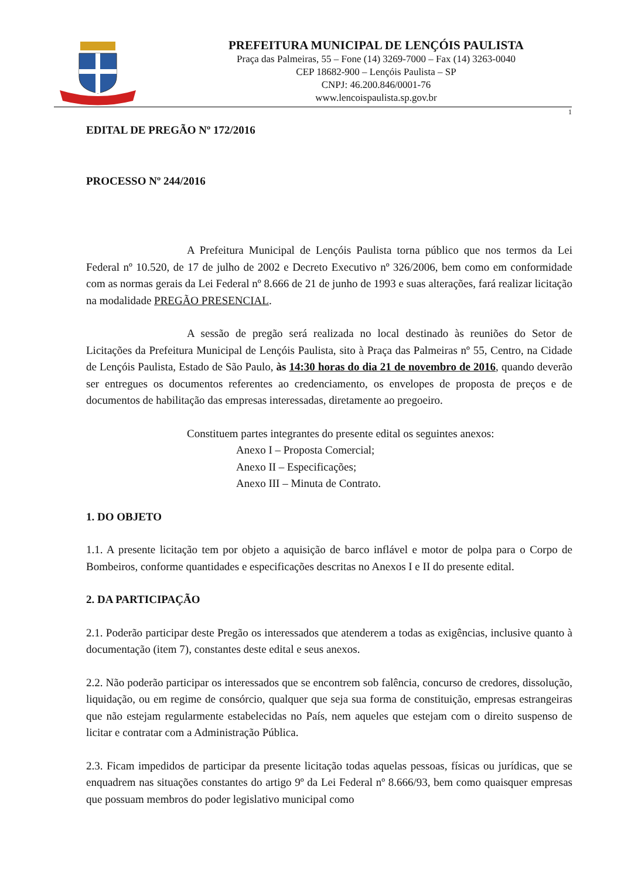PREFEITURA MUNICIPAL DE LENÇÓIS PAULISTA
Praça das Palmeiras, 55 – Fone (14) 3269-7000 – Fax (14) 3263-0040
CEP 18682-900 – Lençóis Paulista – SP
CNPJ: 46.200.846/0001-76
www.lencoispaulista.sp.gov.br
1
EDITAL DE PREGÃO Nº 172/2016
PROCESSO Nº 244/2016
A Prefeitura Municipal de Lençóis Paulista torna público que nos termos da Lei Federal nº 10.520, de 17 de julho de 2002 e Decreto Executivo nº 326/2006, bem como em conformidade com as normas gerais da Lei Federal nº 8.666 de 21 de junho de 1993 e suas alterações, fará realizar licitação na modalidade PREGÃO PRESENCIAL.
A sessão de pregão será realizada no local destinado às reuniões do Setor de Licitações da Prefeitura Municipal de Lençóis Paulista, sito à Praça das Palmeiras nº 55, Centro, na Cidade de Lençóis Paulista, Estado de São Paulo, às 14:30 horas do dia 21 de novembro de 2016, quando deverão ser entregues os documentos referentes ao credenciamento, os envelopes de proposta de preços e de documentos de habilitação das empresas interessadas, diretamente ao pregoeiro.
Constituem partes integrantes do presente edital os seguintes anexos:
Anexo I – Proposta Comercial;
Anexo II – Especificações;
Anexo III – Minuta de Contrato.
1. DO OBJETO
1.1. A presente licitação tem por objeto a aquisição de barco inflável e motor de polpa para o Corpo de Bombeiros, conforme quantidades e especificações descritas no Anexos I e II do presente edital.
2. DA PARTICIPAÇÃO
2.1. Poderão participar deste Pregão os interessados que atenderem a todas as exigências, inclusive quanto à documentação (item 7), constantes deste edital e seus anexos.
2.2. Não poderão participar os interessados que se encontrem sob falência, concurso de credores, dissolução, liquidação, ou em regime de consórcio, qualquer que seja sua forma de constituição, empresas estrangeiras que não estejam regularmente estabelecidas no País, nem aqueles que estejam com o direito suspenso de licitar e contratar com a Administração Pública.
2.3. Ficam impedidos de participar da presente licitação todas aquelas pessoas, físicas ou jurídicas, que se enquadrem nas situações constantes do artigo 9º da Lei Federal nº 8.666/93, bem como quaisquer empresas que possuam membros do poder legislativo municipal como